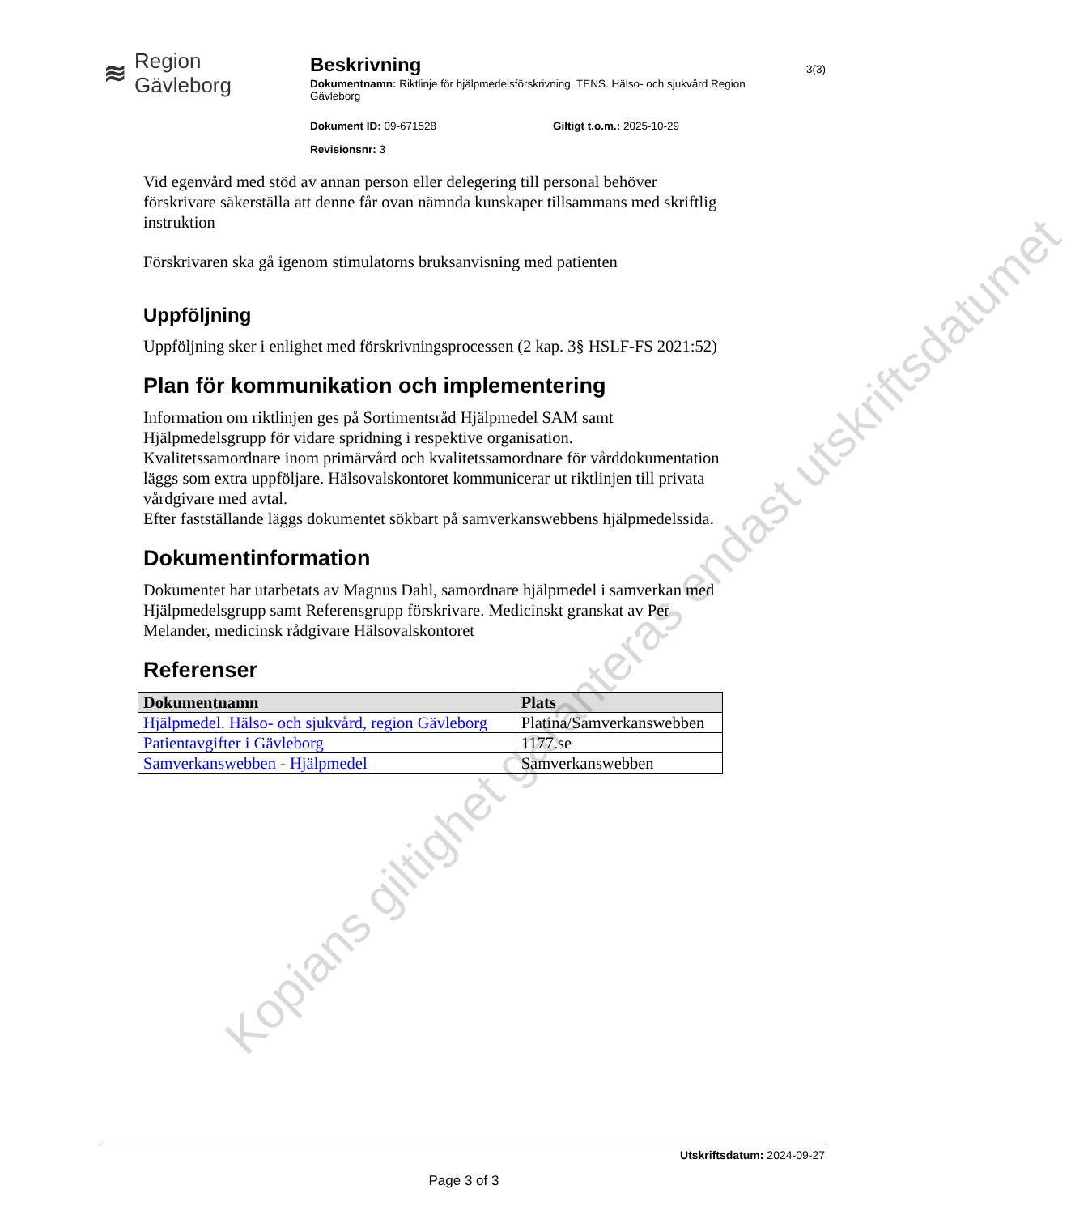≋
Region
Gävleborg
Beskrivning
Dokumentnamn: Riktlinje för hjälpmedelsförskrivning. TENS. Hälso- och sjukvård Region Gävleborg
Dokument ID: 09-671528 Giltigt t.o.m.: 2025-10-29
Revisionsnr: 3
3(3)
Vid egenvård med stöd av annan person eller delegering till personal behöver förskrivare säkerställa att denne får ovan nämnda kunskaper tillsammans med skriftlig instruktion
Förskrivaren ska gå igenom stimulatorns bruksanvisning med patienten
Uppföljning
Uppföljning sker i enlighet med förskrivningsprocessen (2 kap. 3§ HSLF-FS 2021:52)
Plan för kommunikation och implementering
Information om riktlinjen ges på Sortimentsråd Hjälpmedel SAM samt Hjälpmedelsgrupp för vidare spridning i respektive organisation.
Kvalitetssamordnare inom primärvård och kvalitetssamordnare för vårddokumentation läggs som extra uppföljare. Hälsovalskontoret kommunicerar ut riktlinjen till privata vårdgivare med avtal.
Efter fastställande läggs dokumentet sökbart på samverkanswebbens hjälpmedelssida.
Dokumentinformation
Dokumentet har utarbetats av Magnus Dahl, samordnare hjälpmedel i samverkan med Hjälpmedelsgrupp samt Referensgrupp förskrivare. Medicinskt granskat av Per Melander, medicinsk rådgivare Hälsovalskontoret
Referenser
| Dokumentnamn | Plats |
| --- | --- |
| Hjälpmedel. Hälso- och sjukvård, region Gävleborg | Platina/Samverkanswebben |
| Patientavgifter i Gävleborg | 1177.se |
| Samverkanswebben - Hjälpmedel | Samverkanswebben |
Kopians giltighet garanteras endast utskriftsdatumet
Utskriftsdatum: 2024-09-27
Page 3 of 3